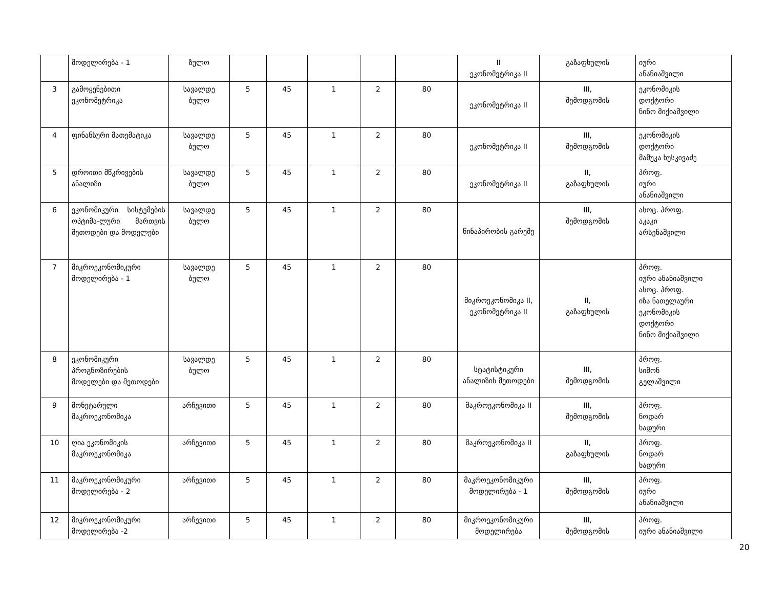| | მოდელირება - 1 | ზულო | | | | | | II ეკონომეტრიკა II | გაზაფხულის | იური ანანიაშვილი |
| 3 | გამოყენებითი ეკონომეტრიკა | სავალდე ბულო | 5 | 45 | 1 | 2 | 80 | ეკონომეტრიკა II | III, შემოდგომის | ეკონომიკის დოქტორი ნინო მიქიაშვილი |
| 4 | ფინანსური მათემატიკა | სავალდე ბულო | 5 | 45 | 1 | 2 | 80 | ეკონომეტრიკა II | III, შემოდგომის | ეკონომიკის დოქტორი მამუკა ხუსკივაძე |
| 5 | დროითი მწკრივების ანალიზი | სავალდე ბულო | 5 | 45 | 1 | 2 | 80 | ეკონომეტრიკა II | II, გაზაფხულის | პროფ. იური ანანიაშვილი |
| 6 | ეკონომიკური სისტემების ოპტიმა-ლური მართვის მეთოდები და მოდელები | სავალდე ბულო | 5 | 45 | 1 | 2 | 80 | წინაპირობის გარეშე | III, შემოდგომის | ასოც. პროფ. აკაკი არსენაშვილი |
| 7 | მიკროეკონომიკური მოდელირება - 1 | სავალდე ბულო | 5 | 45 | 1 | 2 | 80 | მიკროეკონომიკა II, ეკონომეტრიკა II | II, გაზაფხულის | პროფ. იური ანანიაშვილი ასოც. პროფ. იზა ნათელაური ეკონომიკის დოქტორი ნინო მიქიაშვილი |
| 8 | ეკონომიკური პროგნოზირების მოდელები და მეთოდები | სავალდე ბულო | 5 | 45 | 1 | 2 | 80 | სტატისტიკური ანალიზის მეთოდები | III, შემოდგომის | პროფ. სიმონ გელაშვილი |
| 9 | მონეტარული მაკროეკონომიკა | არჩევითი | 5 | 45 | 1 | 2 | 80 | მაკროეკონომიკა II | III, შემოდგომის | პროფ. ნოდარ ხადური |
| 10 | ღია ეკონომიკის მაკროეკონომიკა | არჩევითი | 5 | 45 | 1 | 2 | 80 | მაკროეკონომიკა II | II, გაზაფხულის | პროფ. ნოდარ ხადური |
| 11 | მაკროეკონომიკური მოდელირება - 2 | არჩევითი | 5 | 45 | 1 | 2 | 80 | მაკროეკონომიკური მოდელირება - 1 | III, შემოდგომის | პროფ. იური ანანიაშვილი |
| 12 | მიკროეკონომიკური მოდელირება -2 | არჩევითი | 5 | 45 | 1 | 2 | 80 | მიკროეკონომიკური მოდელირება | III, შემოდგომის | პროფ. იური ანანიაშვილი |
20